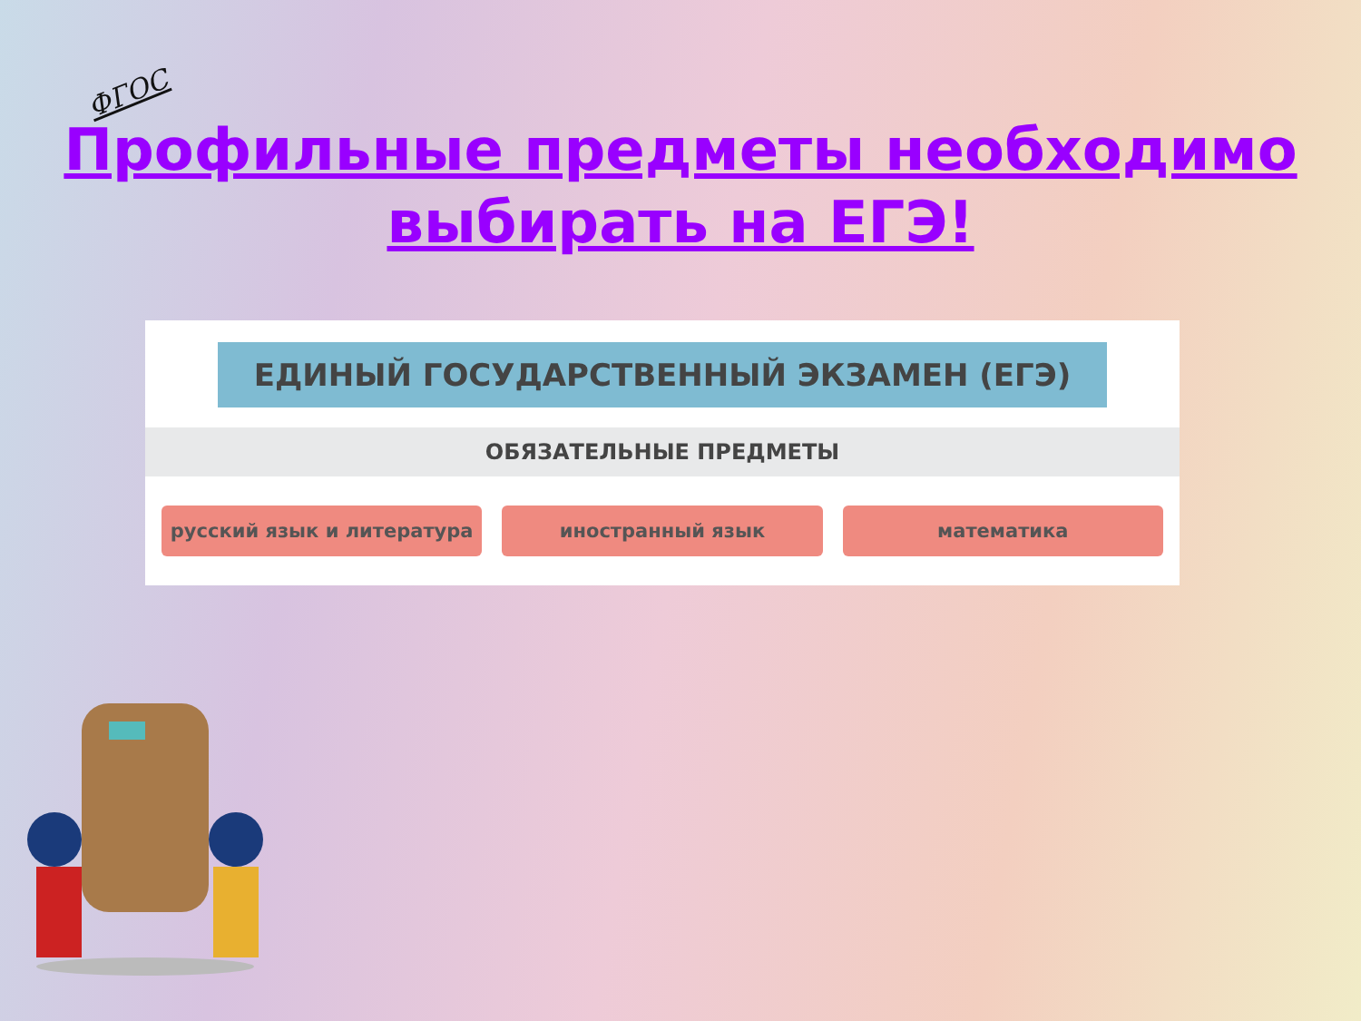ФГОС
Профильные предметы необходимо
выбирать на ЕГЭ!
ЕДИНЫЙ ГОСУДАРСТВЕННЫЙ ЭКЗАМЕН (ЕГЭ)
ОБЯЗАТЕЛЬНЫЕ ПРЕДМЕТЫ
русский язык и литература иностранный язык математика